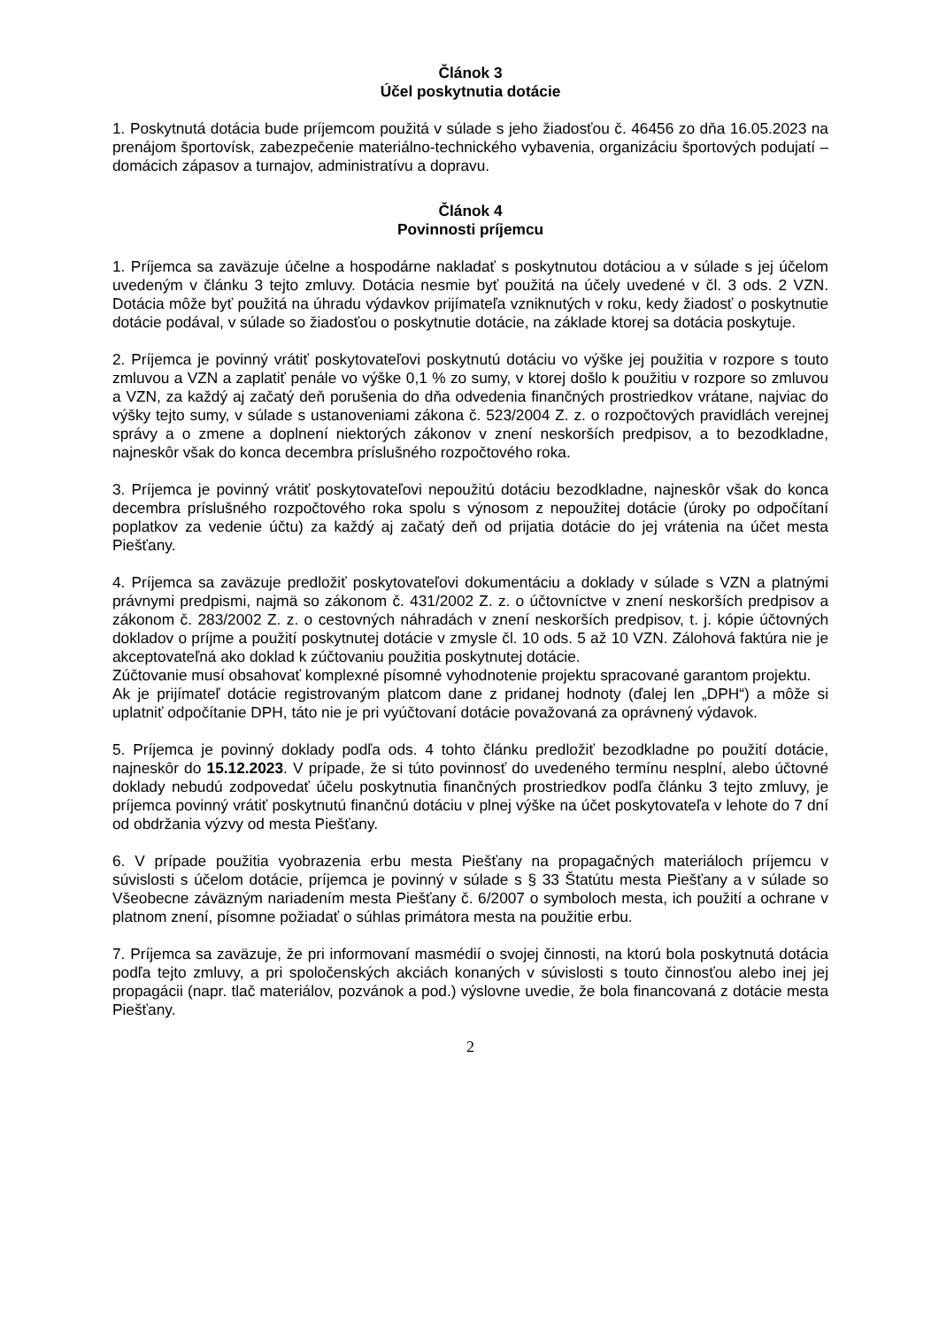Článok 3
Účel poskytnutia dotácie
1. Poskytnutá dotácia bude príjemcom použitá v súlade s jeho žiadosťou č. 46456 zo dňa 16.05.2023 na prenájom športovísk, zabezpečenie materiálno-technického vybavenia, organizáciu športových podujatí – domácich zápasov a turnajov, administratívu a dopravu.
Článok 4
Povinnosti príjemcu
1. Príjemca sa zaväzuje účelne a hospodárne nakladať s poskytnutou dotáciou a v súlade s jej účelom uvedeným v článku 3 tejto zmluvy. Dotácia nesmie byť použitá na účely uvedené v čl. 3 ods. 2 VZN. Dotácia môže byť použitá na úhradu výdavkov prijímateľa vzniknutých v roku, kedy žiadosť o poskytnutie dotácie podával, v súlade so žiadosťou o poskytnutie dotácie, na základe ktorej sa dotácia poskytuje.
2. Príjemca je povinný vrátiť poskytovateľovi poskytnutú dotáciu vo výške jej použitia v rozpore s touto zmluvou a VZN a zaplatiť penále vo výške 0,1 % zo sumy, v ktorej došlo k použitiu v rozpore so zmluvou a VZN, za každý aj začatý deň porušenia do dňa odvedenia finančných prostriedkov vrátane, najviac do výšky tejto sumy, v súlade s ustanoveniami zákona č. 523/2004 Z. z. o rozpočtových pravidlách verejnej správy a o zmene a doplnení niektorých zákonov v znení neskorších predpisov, a to bezodkladne, najneskôr však do konca decembra príslušného rozpočtového roka.
3. Príjemca je povinný vrátiť poskytovateľovi nepoužitú dotáciu bezodkladne, najneskôr však do konca decembra príslušného rozpočtového roka spolu s výnosom z nepoužitej dotácie (úroky po odpočítaní poplatkov za vedenie účtu) za každý aj začatý deň od prijatia dotácie do jej vrátenia na účet mesta Piešťany.
4. Príjemca sa zaväzuje predložiť poskytovateľovi dokumentáciu a doklady v súlade s VZN a platnými právnymi predpismi, najmä so zákonom č. 431/2002 Z. z. o účtovníctve v znení neskorších predpisov a zákonom č. 283/2002 Z. z. o cestovných náhradách v znení neskorších predpisov, t. j. kópie účtovných dokladov o príjme a použití poskytnutej dotácie v zmysle čl. 10 ods. 5 až 10 VZN. Zálohová faktúra nie je akceptovateľná ako doklad k zúčtovaniu použitia poskytnutej dotácie.
Zúčtovanie musí obsahovať komplexné písomné vyhodnotenie projektu spracované garantom projektu.
Ak je prijímateľ dotácie registrovaným platcom dane z pridanej hodnoty (ďalej len „DPH“) a môže si uplatniť odpočítanie DPH, táto nie je pri vyúčtovaní dotácie považovaná za oprávnený výdavok.
5. Príjemca je povinný doklady podľa ods. 4 tohto článku predložiť bezodkladne po použití dotácie, najneskôr do 15.12.2023. V prípade, že si túto povinnosť do uvedeného termínu nesplní, alebo účtovné doklady nebudú zodpovedať účelu poskytnutia finančných prostriedkov podľa článku 3 tejto zmluvy, je príjemca povinný vrátiť poskytnutú finančnú dotáciu v plnej výške na účet poskytovateľa v lehote do 7 dní od obdržania výzvy od mesta Piešťany.
6. V prípade použitia vyobrazenia erbu mesta Piešťany na propagačných materiáloch príjemcu v súvislosti s účelom dotácie, príjemca je povinný v súlade s § 33 Štatútu mesta Piešťany a v súlade so Všeobecne záväzným nariadením mesta Piešťany č. 6/2007 o symboloch mesta, ich použití a ochrane v platnom znení, písomne požiadať o súhlas primátora mesta na použitie erbu.
7. Príjemca sa zaväzuje, že pri informovaní masmédií o svojej činnosti, na ktorú bola poskytnutá dotácia podľa tejto zmluvy, a pri spoločenských akciách konaných v súvislosti s touto činnosťou alebo inej jej propagácii (napr. tlač materiálov, pozvánok a pod.) výslovne uvedie, že bola financovaná z dotácie mesta Piešťany.
2